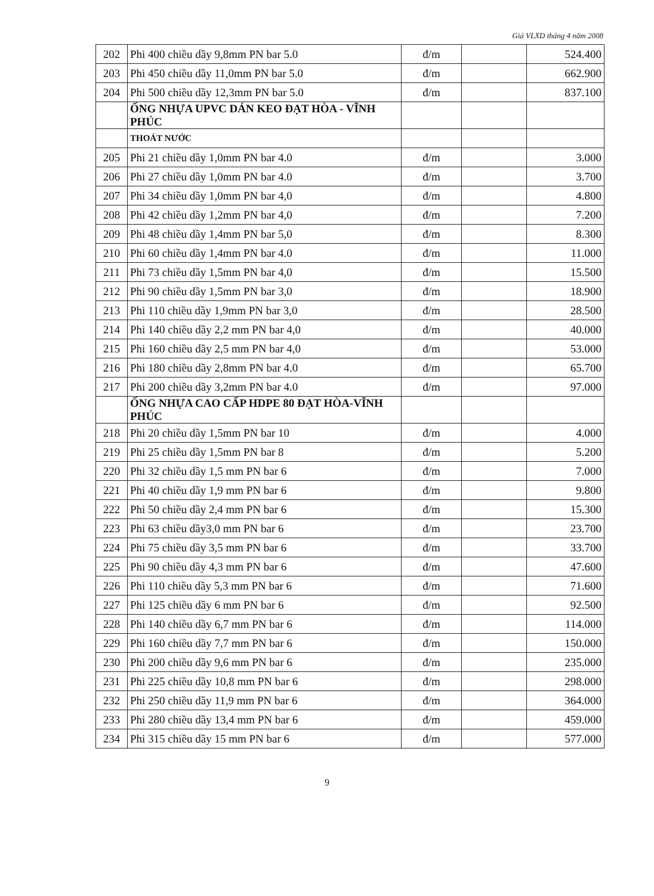Giá VLXD tháng 4 năm 2008
| 202 | Phi 400 chiều dầy 9,8mm PN bar 5.0 | đ/m | | 524.400 |
| 203 | Phi 450 chiều dầy 11,0mm PN bar 5.0 | đ/m | | 662.900 |
| 204 | Phi 500 chiều dầy 12,3mm PN bar 5.0 | đ/m | | 837.100 |
| | ỐNG NHỰA UPVC DÁN KEO ĐẠT HÒA - VĨNH PHÚC | | | |
| | THOÁT NƯỚC | | | |
| 205 | Phi 21 chiều dầy 1,0mm PN bar 4.0 | đ/m | | 3.000 |
| 206 | Phi 27 chiều dầy 1,0mm PN bar 4.0 | đ/m | | 3.700 |
| 207 | Phi 34 chiều dầy 1,0mm PN bar 4,0 | đ/m | | 4.800 |
| 208 | Phi 42 chiều dầy 1,2mm PN bar 4,0 | đ/m | | 7.200 |
| 209 | Phi 48 chiều dầy 1,4mm PN bar 5,0 | đ/m | | 8.300 |
| 210 | Phi 60 chiều dầy 1,4mm PN bar 4.0 | đ/m | | 11.000 |
| 211 | Phi 73 chiều dầy 1,5mm PN bar 4,0 | đ/m | | 15.500 |
| 212 | Phi 90 chiều dầy 1,5mm PN bar 3,0 | đ/m | | 18.900 |
| 213 | Phi 110 chiều dầy 1,9mm PN bar 3,0 | đ/m | | 28.500 |
| 214 | Phi 140 chiều dầy 2,2 mm PN bar 4,0 | đ/m | | 40.000 |
| 215 | Phi 160 chiều dầy 2,5 mm PN bar 4,0 | đ/m | | 53.000 |
| 216 | Phi 180 chiều dầy 2,8mm PN bar 4.0 | đ/m | | 65.700 |
| 217 | Phi 200 chiều dầy 3,2mm PN bar 4.0 | đ/m | | 97.000 |
| | ỐNG NHỰA CAO CẤP HDPE 80 ĐẠT HÒA-VĨNH PHÚC | | | |
| 218 | Phi 20 chiều dầy 1,5mm PN bar 10 | đ/m | | 4.000 |
| 219 | Phi 25 chiều dầy 1,5mm PN bar 8 | đ/m | | 5.200 |
| 220 | Phi 32 chiều dầy 1,5 mm PN bar 6 | đ/m | | 7.000 |
| 221 | Phi 40 chiều dầy 1,9 mm PN bar 6 | đ/m | | 9.800 |
| 222 | Phi 50 chiều dầy 2,4 mm PN bar 6 | đ/m | | 15.300 |
| 223 | Phi 63 chiều dầy3,0 mm PN bar 6 | đ/m | | 23.700 |
| 224 | Phi 75 chiều dầy 3,5 mm PN bar 6 | đ/m | | 33.700 |
| 225 | Phi 90 chiều dầy 4,3 mm PN bar 6 | đ/m | | 47.600 |
| 226 | Phi 110 chiều dầy 5,3 mm PN bar 6 | đ/m | | 71.600 |
| 227 | Phi 125 chiều dầy 6 mm PN bar 6 | đ/m | | 92.500 |
| 228 | Phi 140 chiều dầy 6,7 mm PN bar 6 | đ/m | | 114.000 |
| 229 | Phi 160 chiều dầy 7,7 mm PN bar 6 | đ/m | | 150.000 |
| 230 | Phi 200 chiều dầy 9,6 mm PN bar 6 | đ/m | | 235.000 |
| 231 | Phi 225 chiều dầy 10,8 mm PN bar 6 | đ/m | | 298.000 |
| 232 | Phi 250 chiều dầy 11,9 mm PN bar 6 | đ/m | | 364.000 |
| 233 | Phi 280 chiều dầy 13,4 mm PN bar 6 | đ/m | | 459.000 |
| 234 | Phi 315 chiều dầy 15 mm PN bar 6 | đ/m | | 577.000 |
9